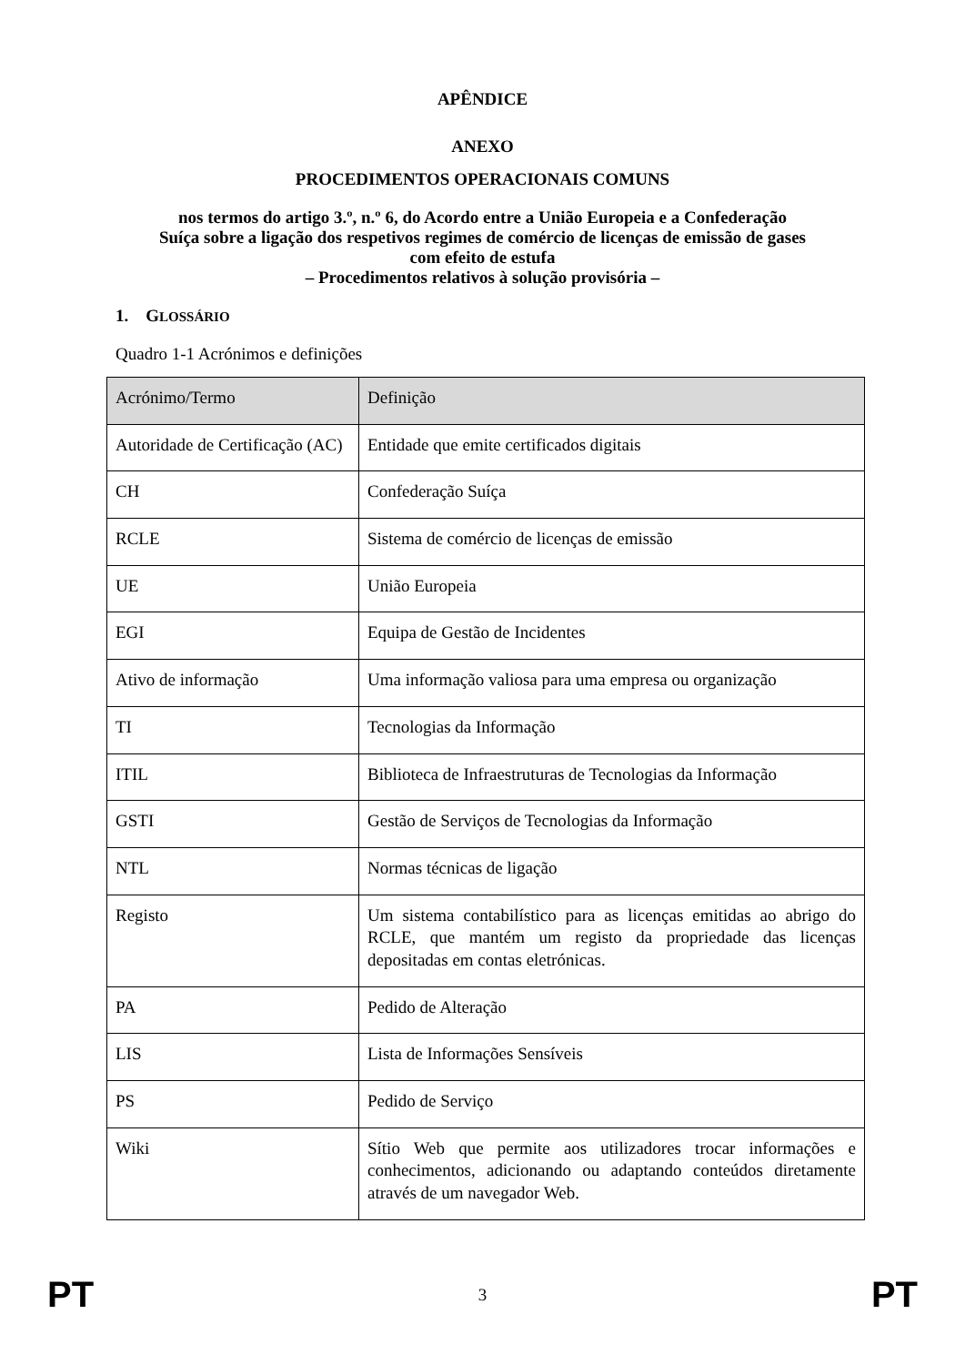APÊNDICE
ANEXO
PROCEDIMENTOS OPERACIONAIS COMUNS
nos termos do artigo 3.º, n.º 6, do Acordo entre a União Europeia e a Confederação
Suíça sobre a ligação dos respetivos regimes de comércio de licenças de emissão de gases
com efeito de estufa
– Procedimentos relativos à solução provisória –
1. GLOSSÁRIO
Quadro 1-1 Acrónimos e definições
| Acrónimo/Termo | Definição |
| --- | --- |
| Autoridade de Certificação (AC) | Entidade que emite certificados digitais |
| CH | Confederação Suíça |
| RCLE | Sistema de comércio de licenças de emissão |
| UE | União Europeia |
| EGI | Equipa de Gestão de Incidentes |
| Ativo de informação | Uma informação valiosa para uma empresa ou organização |
| TI | Tecnologias da Informação |
| ITIL | Biblioteca de Infraestruturas de Tecnologias da Informação |
| GSTI | Gestão de Serviços de Tecnologias da Informação |
| NTL | Normas técnicas de ligação |
| Registo | Um sistema contabilístico para as licenças emitidas ao abrigo do RCLE, que mantém um registo da propriedade das licenças depositadas em contas eletrónicas. |
| PA | Pedido de Alteração |
| LIS | Lista de Informações Sensíveis |
| PS | Pedido de Serviço |
| Wiki | Sítio Web que permite aos utilizadores trocar informações e conhecimentos, adicionando ou adaptando conteúdos diretamente através de um navegador Web. |
PT 3 PT